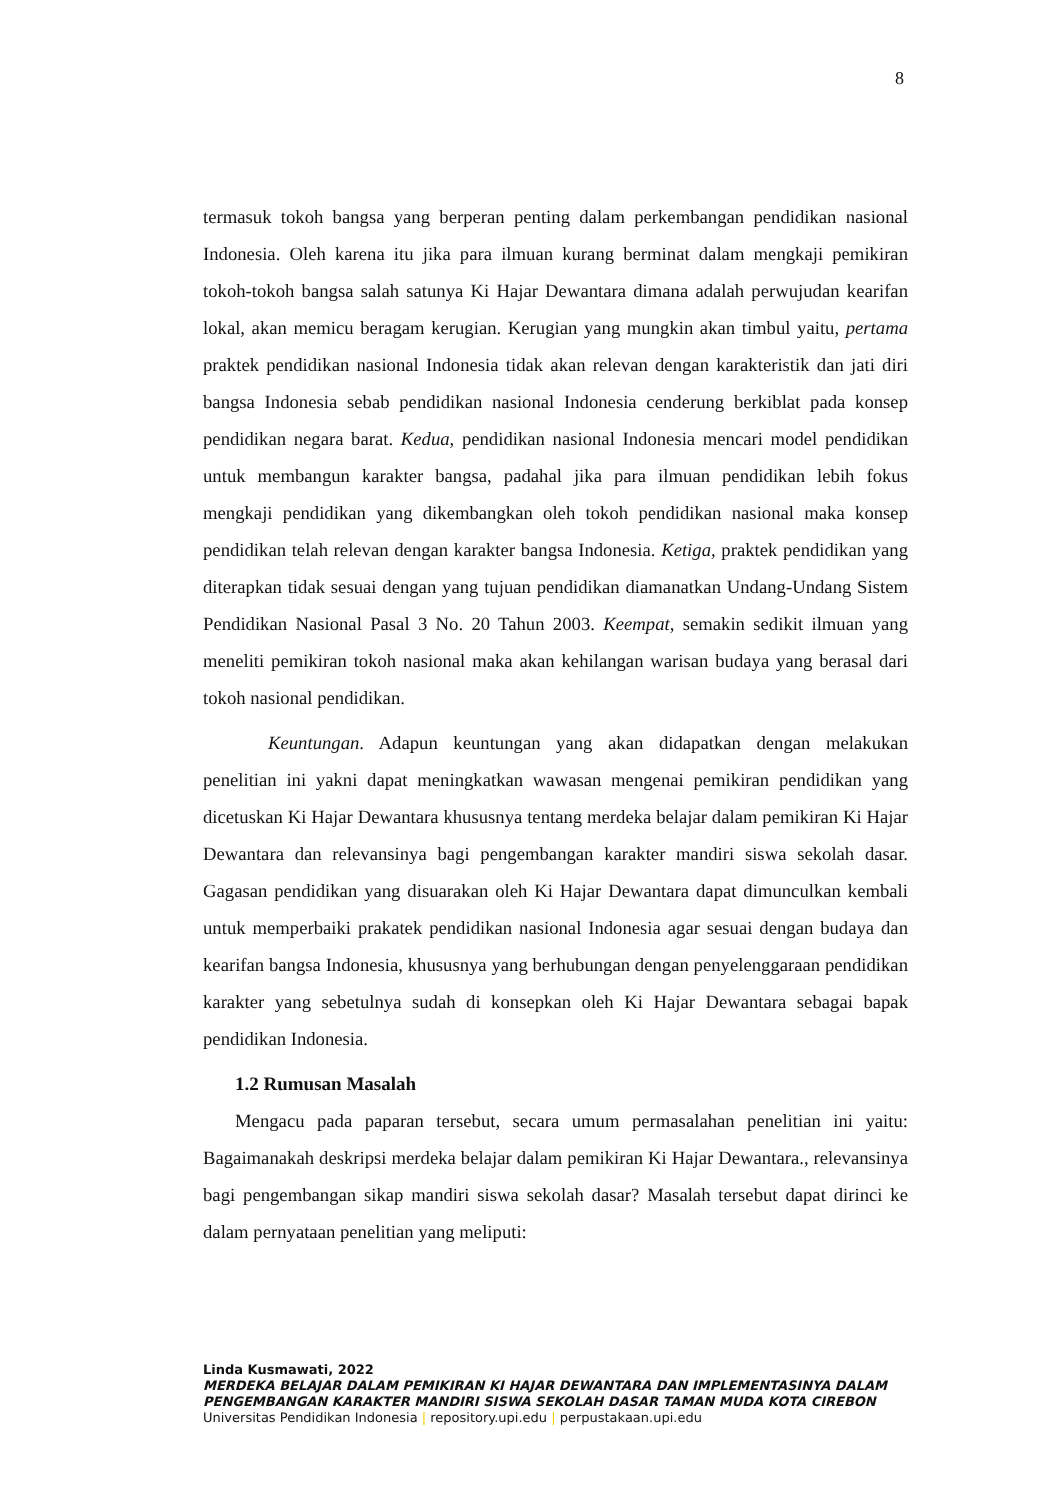8
termasuk tokoh bangsa yang berperan penting dalam perkembangan pendidikan nasional Indonesia. Oleh karena itu jika para ilmuan kurang berminat dalam mengkaji pemikiran tokoh-tokoh bangsa salah satunya Ki Hajar Dewantara dimana adalah perwujudan kearifan lokal, akan memicu beragam kerugian. Kerugian yang mungkin akan timbul yaitu, pertama praktek pendidikan nasional Indonesia tidak akan relevan dengan karakteristik dan jati diri bangsa Indonesia sebab pendidikan nasional Indonesia cenderung berkiblat pada konsep pendidikan negara barat. Kedua, pendidikan nasional Indonesia mencari model pendidikan untuk membangun karakter bangsa, padahal jika para ilmuan pendidikan lebih fokus mengkaji pendidikan yang dikembangkan oleh tokoh pendidikan nasional maka konsep pendidikan telah relevan dengan karakter bangsa Indonesia. Ketiga, praktek pendidikan yang diterapkan tidak sesuai dengan yang tujuan pendidikan diamanatkan Undang-Undang Sistem Pendidikan Nasional Pasal 3 No. 20 Tahun 2003. Keempat, semakin sedikit ilmuan yang meneliti pemikiran tokoh nasional maka akan kehilangan warisan budaya yang berasal dari tokoh nasional pendidikan.
Keuntungan. Adapun keuntungan yang akan didapatkan dengan melakukan penelitian ini yakni dapat meningkatkan wawasan mengenai pemikiran pendidikan yang dicetuskan Ki Hajar Dewantara khususnya tentang merdeka belajar dalam pemikiran Ki Hajar Dewantara dan relevansinya bagi pengembangan karakter mandiri siswa sekolah dasar. Gagasan pendidikan yang disuarakan oleh Ki Hajar Dewantara dapat dimunculkan kembali untuk memperbaiki prakatek pendidikan nasional Indonesia agar sesuai dengan budaya dan kearifan bangsa Indonesia, khususnya yang berhubungan dengan penyelenggaraan pendidikan karakter yang sebetulnya sudah di konsepkan oleh Ki Hajar Dewantara sebagai bapak pendidikan Indonesia.
1.2 Rumusan Masalah
Mengacu pada paparan tersebut, secara umum permasalahan penelitian ini yaitu: Bagaimanakah deskripsi merdeka belajar dalam pemikiran Ki Hajar Dewantara., relevansinya bagi pengembangan sikap mandiri siswa sekolah dasar? Masalah tersebut dapat dirinci ke dalam pernyataan penelitian yang meliputi:
Linda Kusmawati, 2022
MERDEKA BELAJAR DALAM PEMIKIRAN KI HAJAR DEWANTARA DAN IMPLEMENTASINYA DALAM PENGEMBANGAN KARAKTER MANDIRI SISWA SEKOLAH DASAR TAMAN MUDA KOTA CIREBON
Universitas Pendidikan Indonesia | repository.upi.edu | perpustakaan.upi.edu